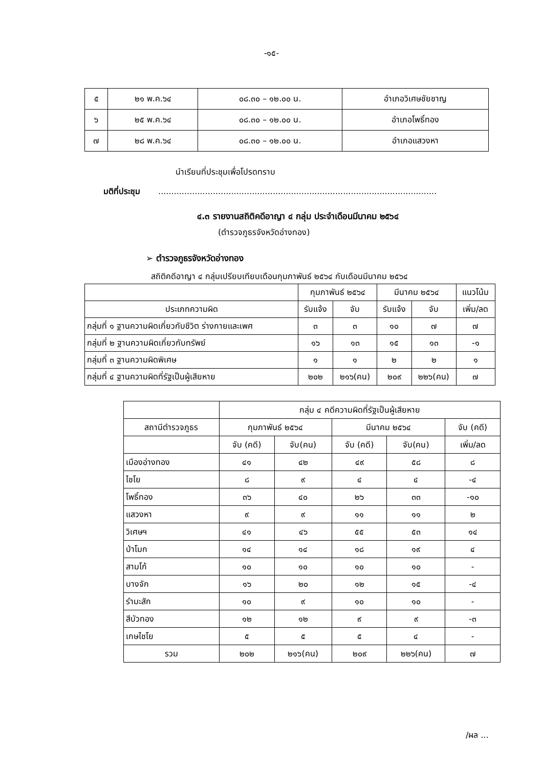-๑๕-
| ๕ | ๒๑ พ.ค.๖๔ | ๐๘.๓๐ – ๑๒.๐๐ น. | อำเภอวิเศษชัยชาญ |
| ๖ | ๒๕ พ.ค.๖๔ | ๐๘.๓๐ – ๑๒.๐๐ น. | อำเภอโพธิ์ทอง |
| ๗ | ๒๘ พ.ค.๖๔ | ๐๘.๓๐ – ๑๒.๐๐ น. | อำเภอแสวงหา |
นำเรียนที่ประชุมเพื่อโปรดทราบ
มติที่ประชุม ...........................................................................................................
๔.๓ รายงานสถิติคดีอาญา ๔ กลุ่ม ประจำเดือนมีนาคม ๒๕๖๔
(ตำรวจภูธรจังหวัดอ่างทอง)
➢ ตำรวจภูธรจังหวัดอ่างทอง
สถิติคดีอาญา ๔ กลุ่มเปรียบเทียบเดือนกุมภาพันธ์ ๒๕๖๔ กับเดือนมีนาคม ๒๕๖๔
| | กุมภาพันธ์ ๒๕๖๔ | | มีนาคม ๒๕๖๔ | | แนวโน้ม |
| --- | --- | --- | --- | --- | --- |
| ประเภทความผิด | รับแจ้ง | จับ | รับแจ้ง | จับ | เพิ่ม/ลด |
| กลุ่มที่ ๑ ฐานความผิดเกี่ยวกับชีวิต ร่างกายและเพศ | ๓ | ๓ | ๑๐ | ๗ | ๗ |
| กลุ่มที่ ๒ ฐานความผิดเกี่ยวกับทรัพย์ | ๑๖ | ๑๓ | ๑๕ | ๑๓ | -๑ |
| กลุ่มที่ ๓ ฐานความผิดพิเศษ | ๑ | ๑ | ๒ | ๒ | ๑ |
| กลุ่มที่ ๔ ฐานความผิดที่รัฐเป็นผู้เสียหาย | ๒๐๒ | ๒๑๖(คน) | ๒๐๙ | ๒๒๖(คน) | ๗ |
| | กลุ่ม ๔ คดีความผิดที่รัฐเป็นผู้เสียหาย | | | | |
| --- | --- | --- | --- | --- | --- |
| สถานีตำรวจภูธร | กุมภาพันธ์ ๒๕๖๔ | | มีนาคม ๒๕๖๔ | | จับ (คดี) |
| | จับ (คดี) | จับ(คน) | จับ (คดี) | จับ(คน) | เพิ่ม/ลด |
| เมืองอ่างทอง | ๔๑ | ๔๒ | ๔๙ | ๕๘ | ๘ |
| ไชโย | ๘ | ๙ | ๔ | ๔ | -๔ |
| โพธิ์ทอง | ๓๖ | ๔๐ | ๒๖ | ๓๓ | -๑๐ |
| แสวงหา | ๙ | ๙ | ๑๑ | ๑๑ | ๒ |
| วิเศษฯ | ๔๑ | ๔๖ | ๕๕ | ๕๓ | ๑๔ |
| ป่าโมก | ๑๔ | ๑๔ | ๑๘ | ๑๙ | ๔ |
| สามโก้ | ๑๐ | ๑๐ | ๑๐ | ๑๐ | - |
| บางจัก | ๑๖ | ๒๐ | ๑๒ | ๑๕ | -๔ |
| รำมะสัก | ๑๐ | ๙ | ๑๐ | ๑๐ | - |
| สีบัวทอง | ๑๒ | ๑๒ | ๙ | ๙ | -๓ |
| เกษไชโย | ๕ | ๕ | ๕ | ๔ | - |
| รวม | ๒๐๒ | ๒๑๖(คน) | ๒๐๙ | ๒๒๖(คน) | ๗ |
/ผล ...